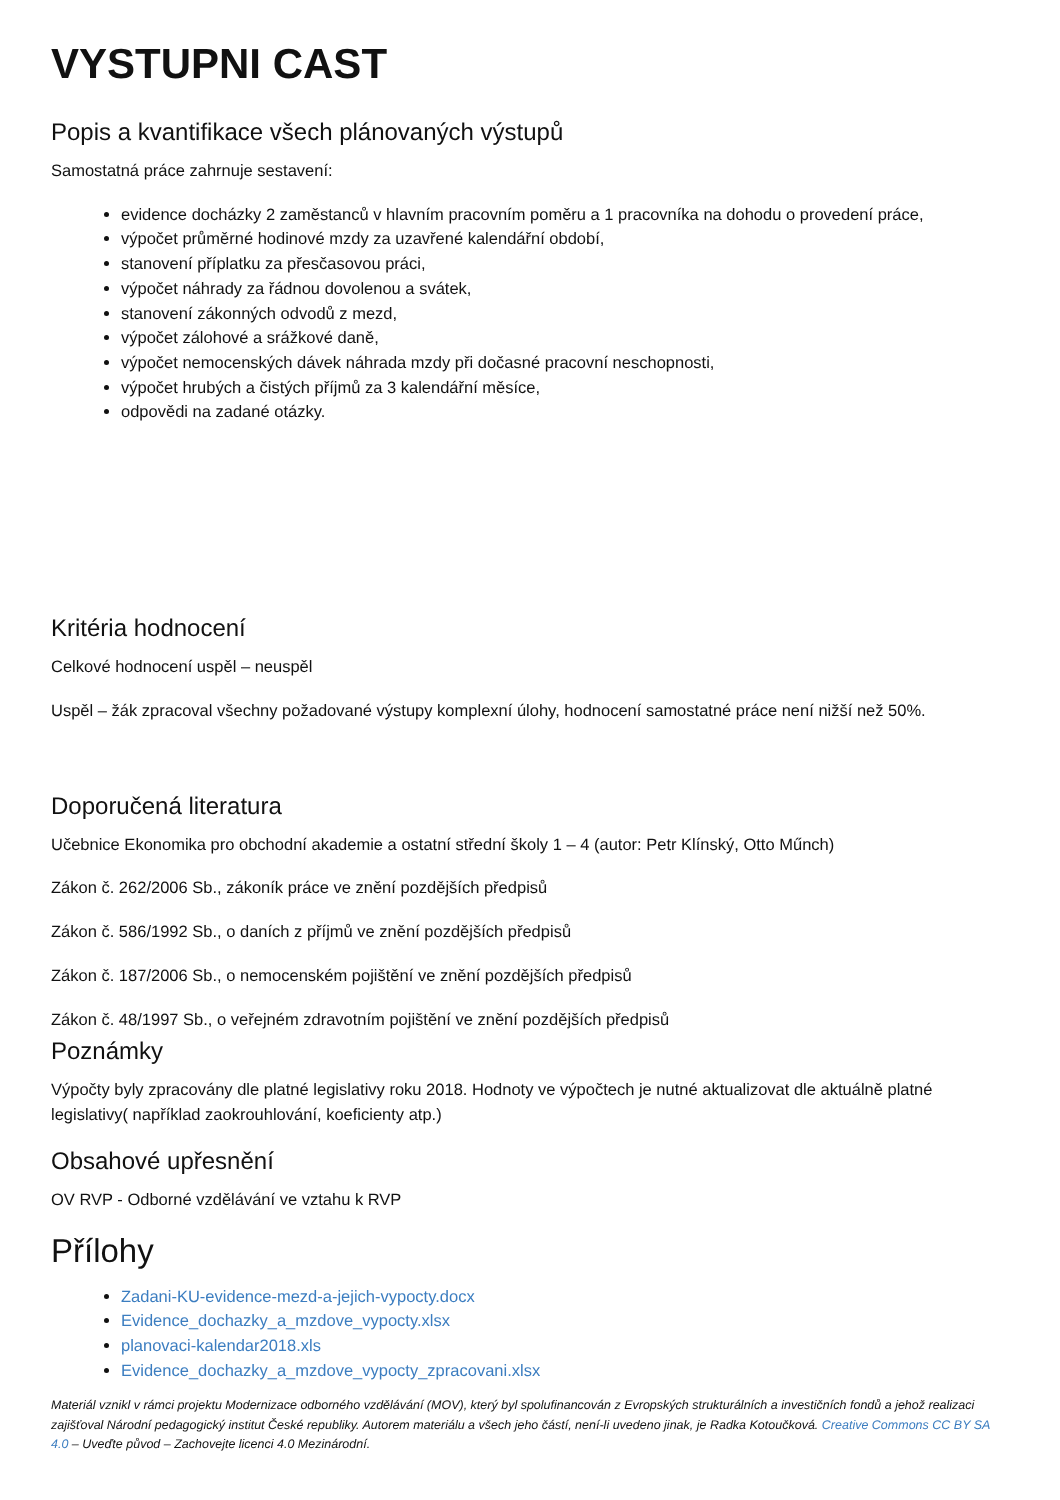VYSTUPNI CAST
Popis a kvantifikace všech plánovaných výstupů
Samostatná práce zahrnuje sestavení:
evidence docházky 2 zaměstanců v hlavním pracovním poměru a 1 pracovníka na dohodu o provedení práce,
výpočet průměrné hodinové mzdy za uzavřené kalendářní období,
stanovení příplatku za přesčasovou práci,
výpočet náhrady za řádnou dovolenou a svátek,
stanovení zákonných odvodů z mezd,
výpočet zálohové a srážkové daně,
výpočet nemocenských dávek náhrada mzdy při dočasné pracovní neschopnosti,
výpočet hrubých a čistých příjmů za 3 kalendářní měsíce,
odpovědi na zadané otázky.
Kritéria hodnocení
Celkové hodnocení uspěl – neuspěl
Uspěl – žák zpracoval všechny požadované výstupy komplexní úlohy, hodnocení samostatné práce není nižší než 50%.
Doporučená literatura
Učebnice Ekonomika pro obchodní akademie a ostatní střední školy 1 – 4 (autor: Petr Klínský, Otto Műnch)
Zákon č. 262/2006 Sb., zákoník práce ve znění pozdějších předpisů
Zákon č. 586/1992 Sb., o daních z příjmů ve znění pozdějších předpisů
Zákon č. 187/2006 Sb., o nemocenském pojištění ve znění pozdějších předpisů
Zákon č. 48/1997 Sb., o veřejném zdravotním pojištění ve znění pozdějších předpisů
Poznámky
Výpočty byly zpracovány dle platné legislativy roku 2018. Hodnoty ve výpočtech je nutné aktualizovat dle aktuálně platné legislativy( například zaokrouhlování, koeficienty atp.)
Obsahové upřesnění
OV RVP - Odborné vzdělávání ve vztahu k RVP
Přílohy
Zadani-KU-evidence-mezd-a-jejich-vypocty.docx
Evidence_dochazky_a_mzdove_vypocty.xlsx
planovaci-kalendar2018.xls
Evidence_dochazky_a_mzdove_vypocty_zpracovani.xlsx
Materiál vznikl v rámci projektu Modernizace odborného vzdělávání (MOV), který byl spolufinancován z Evropských strukturálních a investičních fondů a jehož realizaci zajišťoval Národní pedagogický institut České republiky. Autorem materiálu a všech jeho částí, není-li uvedeno jinak, je Radka Kotoučková. Creative Commons CC BY SA 4.0 – Uveďte původ – Zachovejte licenci 4.0 Mezinárodní.